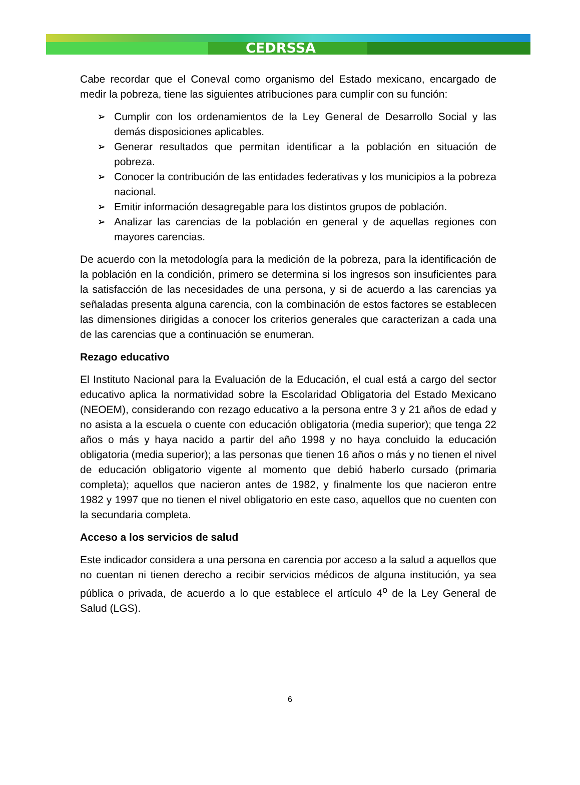CEDRSSA
Cabe recordar que el Coneval como organismo del Estado mexicano, encargado de medir la pobreza, tiene las siguientes atribuciones para cumplir con su función:
➢ Cumplir con los ordenamientos de la Ley General de Desarrollo Social y las demás disposiciones aplicables.
➢ Generar resultados que permitan identificar a la población en situación de pobreza.
➢ Conocer la contribución de las entidades federativas y los municipios a la pobreza nacional.
➢ Emitir información desagregable para los distintos grupos de población.
➢ Analizar las carencias de la población en general y de aquellas regiones con mayores carencias.
De acuerdo con la metodología para la medición de la pobreza, para la identificación de la población en la condición, primero se determina si los ingresos son insuficientes para la satisfacción de las necesidades de una persona, y si de acuerdo a las carencias ya señaladas presenta alguna carencia, con la combinación de estos factores se establecen las dimensiones dirigidas a conocer los criterios generales que caracterizan a cada una de las carencias que a continuación se enumeran.
Rezago educativo
El Instituto Nacional para la Evaluación de la Educación, el cual está a cargo del sector educativo aplica la normatividad sobre la Escolaridad Obligatoria del Estado Mexicano (NEOEM), considerando con rezago educativo a la persona entre 3 y 21 años de edad y no asista a la escuela o cuente con educación obligatoria (media superior); que tenga 22 años o más y haya nacido a partir del año 1998 y no haya concluido la educación obligatoria (media superior); a las personas que tienen 16 años o más y no tienen el nivel de educación obligatorio vigente al momento que debió haberlo cursado (primaria completa); aquellos que nacieron antes de 1982, y finalmente los que nacieron entre 1982 y 1997 que no tienen el nivel obligatorio en este caso, aquellos que no cuenten con la secundaria completa.
Acceso a los servicios de salud
Este indicador considera a una persona en carencia por acceso a la salud a aquellos que no cuentan ni tienen derecho a recibir servicios médicos de alguna institución, ya sea pública o privada, de acuerdo a lo que establece el artículo 4<sup>o</sup> de la Ley General de Salud (LGS).
6